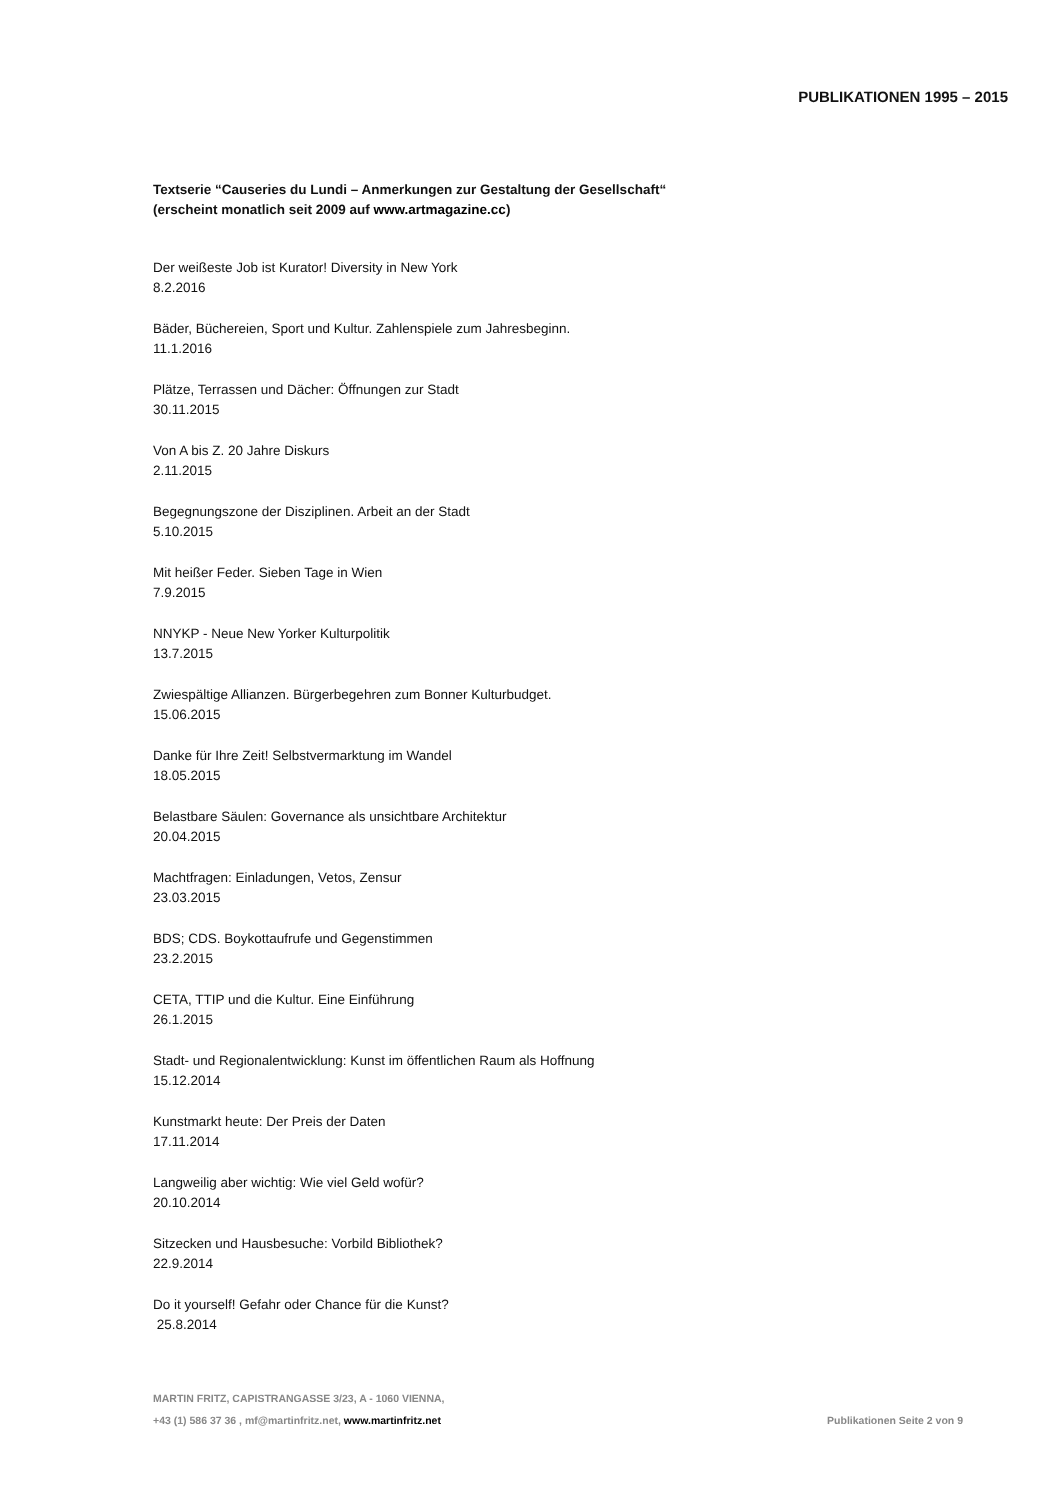PUBLIKATIONEN 1995 – 2015
Textserie “Causeries du Lundi – Anmerkungen zur Gestaltung der Gesellschaft“
(erscheint monatlich seit 2009 auf www.artmagazine.cc)
Der weißeste Job ist Kurator! Diversity in New York
8.2.2016
Bäder, Büchereien, Sport und Kultur. Zahlenspiele zum Jahresbeginn.
11.1.2016
Plätze, Terrassen und Dächer: Öffnungen zur Stadt
30.11.2015
Von A bis Z. 20 Jahre Diskurs
2.11.2015
Begegnungszone der Disziplinen. Arbeit an der Stadt
5.10.2015
Mit heißer Feder. Sieben Tage in Wien
7.9.2015
NNYKP - Neue New Yorker Kulturpolitik
13.7.2015
Zwiespältige Allianzen. Bürgerbegehren zum Bonner Kulturbudget.
15.06.2015
Danke für Ihre Zeit! Selbstvermarktung im Wandel
18.05.2015
Belastbare Säulen: Governance als unsichtbare Architektur
20.04.2015
Machtfragen: Einladungen, Vetos, Zensur
23.03.2015
BDS; CDS. Boykottaufrufe und Gegenstimmen
23.2.2015
CETA, TTIP und die Kultur. Eine Einführung
26.1.2015
Stadt- und Regionalentwicklung: Kunst im öffentlichen Raum als Hoffnung
15.12.2014
Kunstmarkt heute: Der Preis der Daten
17.11.2014
Langweilig aber wichtig: Wie viel Geld wofür?
20.10.2014
Sitzecken und Hausbesuche: Vorbild Bibliothek?
22.9.2014
Do it yourself! Gefahr oder Chance für die Kunst?
25.8.2014
MARTIN FRITZ, CAPISTRANGASSE 3/23, A - 1060 VIENNA,
+43 (1) 586 37 36 , mf@martinfritz.net, www.martinfritz.net
Publikationen Seite 2 von 9